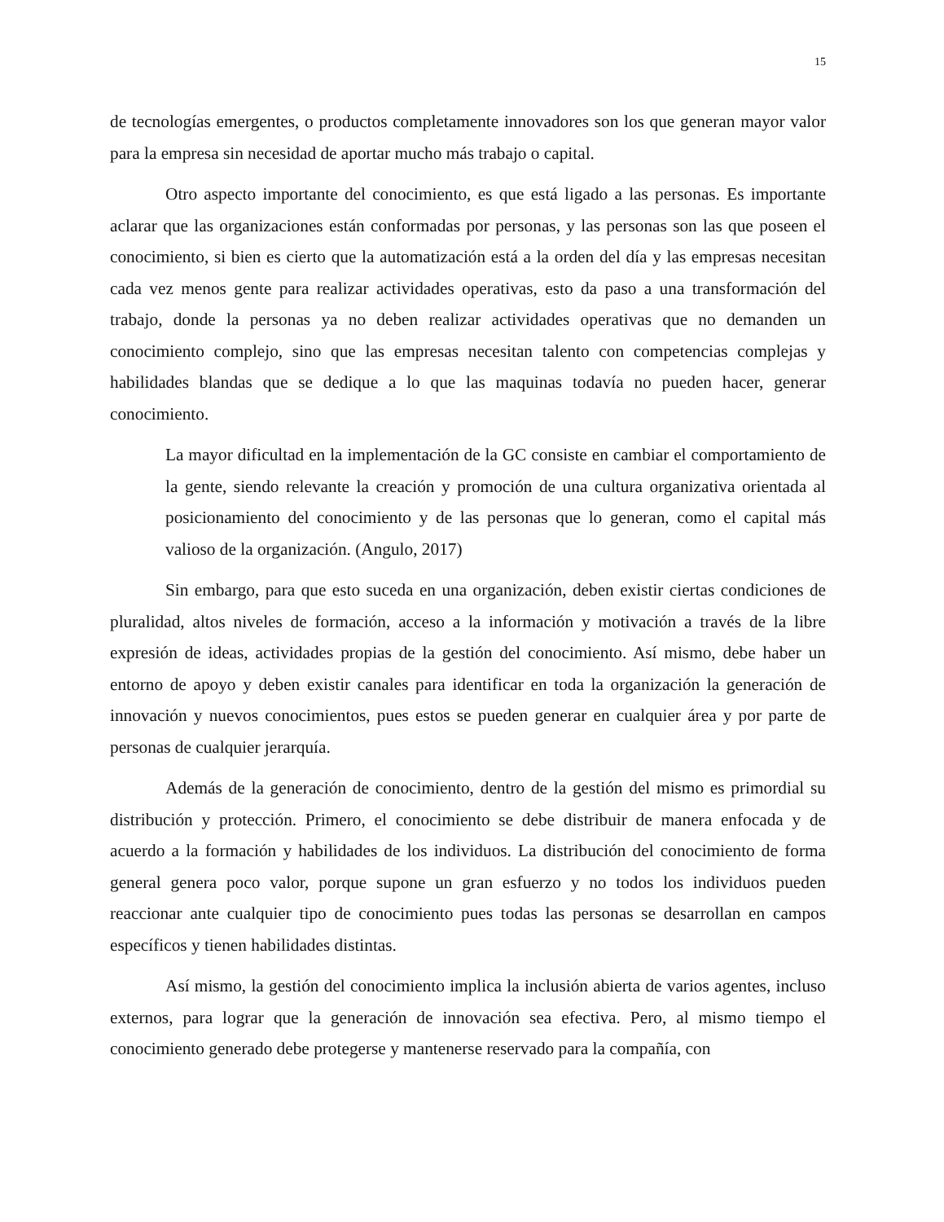15
de tecnologías emergentes, o productos completamente innovadores son los que generan mayor valor para la empresa sin necesidad de aportar mucho más trabajo o capital.
Otro aspecto importante del conocimiento, es que está ligado a las personas. Es importante aclarar que las organizaciones están conformadas por personas, y las personas son las que poseen el conocimiento, si bien es cierto que la automatización está a la orden del día y las empresas necesitan cada vez menos gente para realizar actividades operativas, esto da paso a una transformación del trabajo, donde la personas ya no deben realizar actividades operativas que no demanden un conocimiento complejo, sino que las empresas necesitan talento con competencias complejas y habilidades blandas que se dedique a lo que las maquinas todavía no pueden hacer, generar conocimiento.
La mayor dificultad en la implementación de la GC consiste en cambiar el comportamiento de la gente, siendo relevante la creación y promoción de una cultura organizativa orientada al posicionamiento del conocimiento y de las personas que lo generan, como el capital más valioso de la organización. (Angulo, 2017)
Sin embargo, para que esto suceda en una organización, deben existir ciertas condiciones de pluralidad, altos niveles de formación, acceso a la información y motivación a través de la libre expresión de ideas, actividades propias de la gestión del conocimiento. Así mismo, debe haber un entorno de apoyo y deben existir canales para identificar en toda la organización la generación de innovación y nuevos conocimientos, pues estos se pueden generar en cualquier área y por parte de personas de cualquier jerarquía.
Además de la generación de conocimiento, dentro de la gestión del mismo es primordial su distribución y protección. Primero, el conocimiento se debe distribuir de manera enfocada y de acuerdo a la formación y habilidades de los individuos. La distribución del conocimiento de forma general genera poco valor, porque supone un gran esfuerzo y no todos los individuos pueden reaccionar ante cualquier tipo de conocimiento pues todas las personas se desarrollan en campos específicos y tienen habilidades distintas.
Así mismo, la gestión del conocimiento implica la inclusión abierta de varios agentes, incluso externos, para lograr que la generación de innovación sea efectiva. Pero, al mismo tiempo el conocimiento generado debe protegerse y mantenerse reservado para la compañía, con